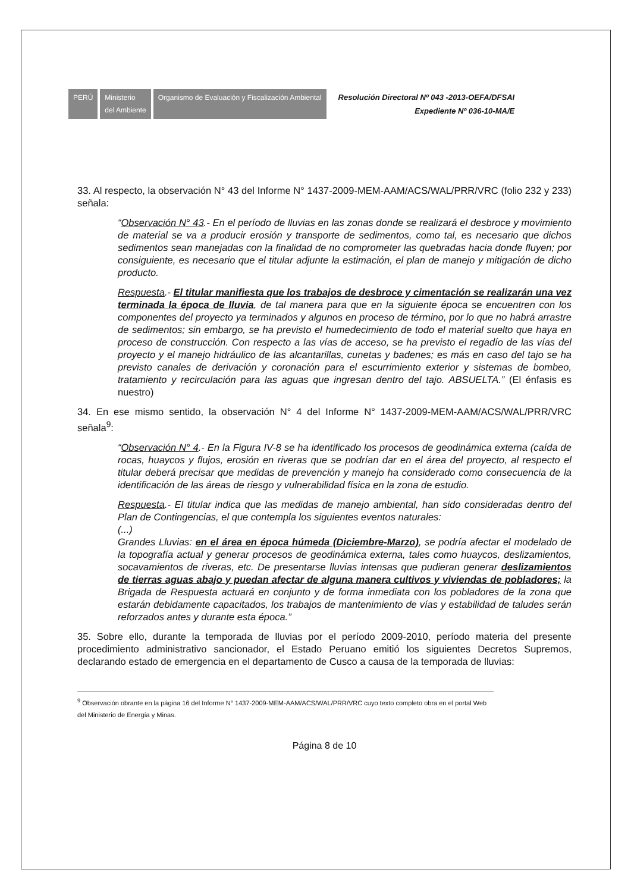PERÚ Ministerio
del Ambiente
Organismo de Evaluación y Fiscalización Ambiental
Resolución Directoral Nº 043 -2013-OEFA/DFSAI
Expediente Nº 036-10-MA/E
33. Al respecto, la observación N° 43 del Informe N° 1437-2009-MEM-AAM/ACS/WAL/PRR/VRC (folio 232 y 233) señala:
“Observación N° 43.- En el período de lluvias en las zonas donde se realizará el desbroce y movimiento de material se va a producir erosión y transporte de sedimentos, como tal, es necesario que dichos sedimentos sean manejadas con la finalidad de no comprometer las quebradas hacia donde fluyen; por consiguiente, es necesario que el titular adjunte la estimación, el plan de manejo y mitigación de dicho producto.
Respuesta.- El titular manifiesta que los trabajos de desbroce y cimentación se realizarán una vez terminada la época de lluvia, de tal manera para que en la siguiente época se encuentren con los componentes del proyecto ya terminados y algunos en proceso de término, por lo que no habrá arrastre de sedimentos; sin embargo, se ha previsto el humedecimiento de todo el material suelto que haya en proceso de construcción. Con respecto a las vías de acceso, se ha previsto el regadío de las vías del proyecto y el manejo hidráulico de las alcantarillas, cunetas y badenes; es más en caso del tajo se ha previsto canales de derivación y coronación para el escurrimiento exterior y sistemas de bombeo, tratamiento y recirculación para las aguas que ingresan dentro del tajo. ABSUELTA.” (El énfasis es nuestro)
34. En ese mismo sentido, la observación N° 4 del Informe N° 1437-2009-MEM-AAM/ACS/WAL/PRR/VRC señala<sup>9</sup>:
“Observación N° 4.- En la Figura IV-8 se ha identificado los procesos de geodinámica externa (caída de rocas, huaycos y flujos, erosión en riveras que se podrían dar en el área del proyecto, al respecto el titular deberá precisar que medidas de prevención y manejo ha considerado como consecuencia de la identificación de las áreas de riesgo y vulnerabilidad física en la zona de estudio.
Respuesta.- El titular indica que las medidas de manejo ambiental, han sido consideradas dentro del Plan de Contingencias, el que contempla los siguientes eventos naturales:
(...)
Grandes Lluvias: en el área en época húmeda (Diciembre-Marzo), se podría afectar el modelado de la topografía actual y generar procesos de geodinámica externa, tales como huaycos, deslizamientos, socavamientos de riveras, etc. De presentarse lluvias intensas que pudieran generar deslizamientos de tierras aguas abajo y puedan afectar de alguna manera cultivos y viviendas de pobladores; la Brigada de Respuesta actuará en conjunto y de forma inmediata con los pobladores de la zona que estarán debidamente capacitados, los trabajos de mantenimiento de vías y estabilidad de taludes serán reforzados antes y durante esta época.”
35. Sobre ello, durante la temporada de lluvias por el período 2009-2010, período materia del presente procedimiento administrativo sancionador, el Estado Peruano emitió los siguientes Decretos Supremos, declarando estado de emergencia en el departamento de Cusco a causa de la temporada de lluvias:
<sup>9</sup> Observación obrante en la página 16 del Informe N° 1437-2009-MEM-AAM/ACS/WAL/PRR/VRC cuyo texto completo obra en el portal Web del Ministerio de Energía y Minas.
Página 8 de 10